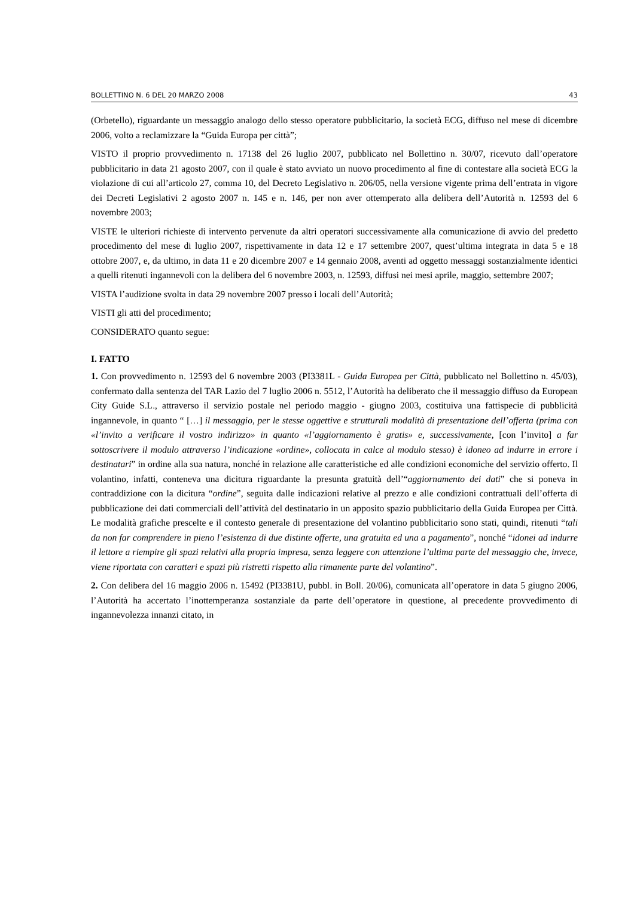BOLLETTINO N. 6 DEL 20 MARZO 2008 43
(Orbetello), riguardante un messaggio analogo dello stesso operatore pubblicitario, la società ECG, diffuso nel mese di dicembre 2006, volto a reclamizzare la “Guida Europa per città”;
VISTO il proprio provvedimento n. 17138 del 26 luglio 2007, pubblicato nel Bollettino n. 30/07, ricevuto dall’operatore pubblicitario in data 21 agosto 2007, con il quale è stato avviato un nuovo procedimento al fine di contestare alla società ECG la violazione di cui all’articolo 27, comma 10, del Decreto Legislativo n. 206/05, nella versione vigente prima dell’entrata in vigore dei Decreti Legislativi 2 agosto 2007 n. 145 e n. 146, per non aver ottemperato alla delibera dell’Autorità n. 12593 del 6 novembre 2003;
VISTE le ulteriori richieste di intervento pervenute da altri operatori successivamente alla comunicazione di avvio del predetto procedimento del mese di luglio 2007, rispettivamente in data 12 e 17 settembre 2007, quest’ultima integrata in data 5 e 18 ottobre 2007, e, da ultimo, in data 11 e 20 dicembre 2007 e 14 gennaio 2008, aventi ad oggetto messaggi sostanzialmente identici a quelli ritenuti ingannevoli con la delibera del 6 novembre 2003, n. 12593, diffusi nei mesi aprile, maggio, settembre 2007;
VISTA l’audizione svolta in data 29 novembre 2007 presso i locali dell’Autorità;
VISTI gli atti del procedimento;
CONSIDERATO quanto segue:
I. FATTO
1. Con provvedimento n. 12593 del 6 novembre 2003 (PI3381L - Guida Europea per Città, pubblicato nel Bollettino n. 45/03), confermato dalla sentenza del TAR Lazio del 7 luglio 2006 n. 5512, l’Autorità ha deliberato che il messaggio diffuso da European City Guide S.L., attraverso il servizio postale nel periodo maggio - giugno 2003, costituiva una fattispecie di pubblicità ingannevole, in quanto “ […] il messaggio, per le stesse oggettive e strutturali modalità di presentazione dell’offerta (prima con «l’invito a verificare il vostro indirizzo» in quanto «l’aggiornamento è gratis» e, successivamente, [con l’invito] a far sottoscrivere il modulo attraverso l’indicazione «ordine», collocata in calce al modulo stesso) è idoneo ad indurre in errore i destinatari” in ordine alla sua natura, nonché in relazione alle caratteristiche ed alle condizioni economiche del servizio offerto. Il volantino, infatti, conteneva una dicitura riguardante la presunta gratuità dell’“aggiornamento dei dati” che si poneva in contraddizione con la dicitura “ordine”, seguita dalle indicazioni relative al prezzo e alle condizioni contrattuali dell’offerta di pubblicazione dei dati commerciali dell’attività del destinatario in un apposito spazio pubblicitario della Guida Europea per Città. Le modalità grafiche prescelte e il contesto generale di presentazione del volantino pubblicitario sono stati, quindi, ritenuti “tali da non far comprendere in pieno l’esistenza di due distinte offerte, una gratuita ed una a pagamento”, nonché “idonei ad indurre il lettore a riempire gli spazi relativi alla propria impresa, senza leggere con attenzione l’ultima parte del messaggio che, invece, viene riportata con caratteri e spazi più ristretti rispetto alla rimanente parte del volantino”.
2. Con delibera del 16 maggio 2006 n. 15492 (PI3381U, pubbl. in Boll. 20/06), comunicata all’operatore in data 5 giugno 2006, l’Autorità ha accertato l’inottemperanza sostanziale da parte dell’operatore in questione, al precedente provvedimento di ingannevolezza innanzi citato, in